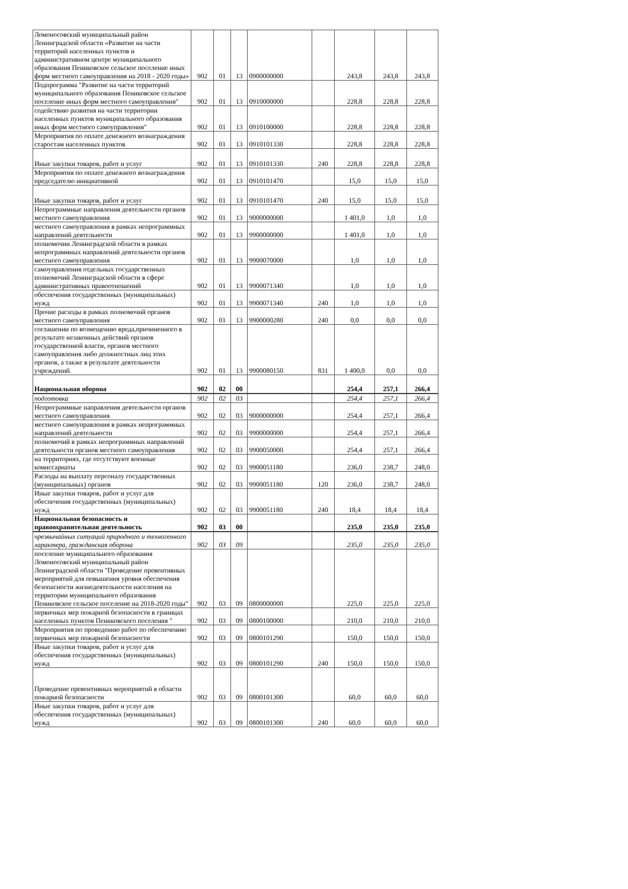| Ломоносовский муниципальный район Ленинградской области «Развитие на части территорий населенных пунктов и административном центре муниципального образования Пениковское сельское поселение иных форм местного самоуправления на 2018 - 2020 годы» | 902 | 01 | 13 | 0900000000 | | 243,8 | 243,8 | 243,8 |
| Подпрограмма "Развитие на части территорий муниципального образования Пениковское сельское поселение иных форм местного самоуправления" | 902 | 01 | 13 | 0910000000 | | 228,8 | 228,8 | 228,8 |
| содействию развития на части территории населенных пунктов муниципального образования иных форм местного самоуправления" | 902 | 01 | 13 | 0910100000 | | 228,8 | 228,8 | 228,8 |
| Мероприятия по оплате денежного вознаграждения старостам населенных пунктов | 902 | 01 | 13 | 0910101330 | | 228,8 | 228,8 | 228,8 |
| Иные закупки товаров, работ и услуг | 902 | 01 | 13 | 0910101330 | 240 | 228,8 | 228,8 | 228,8 |
| Мероприятия по оплате денежного вознаграждения председателю инициативной | 902 | 01 | 13 | 0910101470 | | 15,0 | 15,0 | 15,0 |
| Иные закупки товаров, работ и услуг | 902 | 01 | 13 | 0910101470 | 240 | 15,0 | 15,0 | 15,0 |
| Непрограммные направления деятельности органов местного самоуправления | 902 | 01 | 13 | 9000000000 | | 1 401,0 | 1,0 | 1,0 |
| местного самоуправления в рамках непрограммных направлений деятельности | 902 | 01 | 13 | 9900000000 | | 1 401,0 | 1,0 | 1,0 |
| полномочии Ленинградской области в рамках непрограммных направлений деятельности органов местного самоуправления | 902 | 01 | 13 | 9900070000 | | 1,0 | 1,0 | 1,0 |
| самоуправления отдельных государственных полномочий Ленинградской области в сфере административных правоотношений | 902 | 01 | 13 | 9900071340 | | 1,0 | 1,0 | 1,0 |
| обеспечения государственных (муниципальных) нужд | 902 | 01 | 13 | 9900071340 | 240 | 1,0 | 1,0 | 1,0 |
| Прочие расходы в рамках полномочий органов местного самоуправления | 902 | 01 | 13 | 9900000280 | 240 | 0,0 | 0,0 | 0,0 |
| соглашении по возмещению вреда,причиненного в результате незаконных действий органов государственной власти, органов местного самоуправления либо должностных лиц этих органов, а также в результате деятельности учреждений. | 902 | 01 | 13 | 9900080150 | 831 | 1 400,0 | 0,0 | 0,0 |
| Национальная оборона | 902 | 02 | 00 | | | 254,4 | 257,1 | 266,4 |
| подготовка | 902 | 02 | 03 | | | 254,4 | 257,1 | 266,4 |
| Непрограммные направления деятельности органов местного самоуправления | 902 | 02 | 03 | 9000000000 | | 254,4 | 257,1 | 266,4 |
| местного самоуправления в рамках непрограммных направлений деятельности | 902 | 02 | 03 | 9900000000 | | 254,4 | 257,1 | 266,4 |
| полномочий в рамках непрограммных направлений деятельности органов местного самоуправления | 902 | 02 | 03 | 9900050000 | | 254,4 | 257,1 | 266,4 |
| на территориях, где отсутствуют военные комиссариаты | 902 | 02 | 03 | 9900051180 | | 236,0 | 238,7 | 248,0 |
| Расходы на выплату персоналу государственных (муниципальных) органов | 902 | 02 | 03 | 9900051180 | 120 | 236,0 | 238,7 | 248,0 |
| Иные закупки товаров, работ и услуг для обеспечения государственных (муниципальных) нужд | 902 | 02 | 03 | 9900051180 | 240 | 18,4 | 18,4 | 18,4 |
| Национальная безопасность и правоохранительная деятельность | 902 | 03 | 00 | | | 235,0 | 235,0 | 235,0 |
| чрезвычайных ситуаций природного и техногенного характера, гражданская оборона | 902 | 03 | 09 | | | 235,0 | 235,0 | 235,0 |
| поселение муниципального образования Ломоносовский муниципальный район Ленинградской области "Проведение превентивных мероприятий для повышения уровня обеспечения безопасности жизнедеятельности населения на территории муниципального образования Пениковское сельское поселение на 2018-2020 годы" | 902 | 03 | 09 | 0800000000 | | 225,0 | 225,0 | 225,0 |
| первичных мер пожарной безопасности в границах населенных пунктов Пениковского поселения " | 902 | 03 | 09 | 0800100000 | | 210,0 | 210,0 | 210,0 |
| Мероприятия по проведению работ по обеспечению первичных мер пожарной безопасности | 902 | 03 | 09 | 0800101290 | | 150,0 | 150,0 | 150,0 |
| Иные закупки товаров, работ и услуг для обеспечения государственных (муниципальных) нужд | 902 | 03 | 09 | 0800101290 | 240 | 150,0 | 150,0 | 150,0 |
| Проведение превентивных мероприятий в области пожарной безопасности | 902 | 03 | 09 | 0800101300 | | 60,0 | 60,0 | 60,0 |
| Иные закупки товаров, работ и услуг для обеспечения государственных (муниципальных) нужд | 902 | 03 | 09 | 0800101300 | 240 | 60,0 | 60,0 | 60,0 |